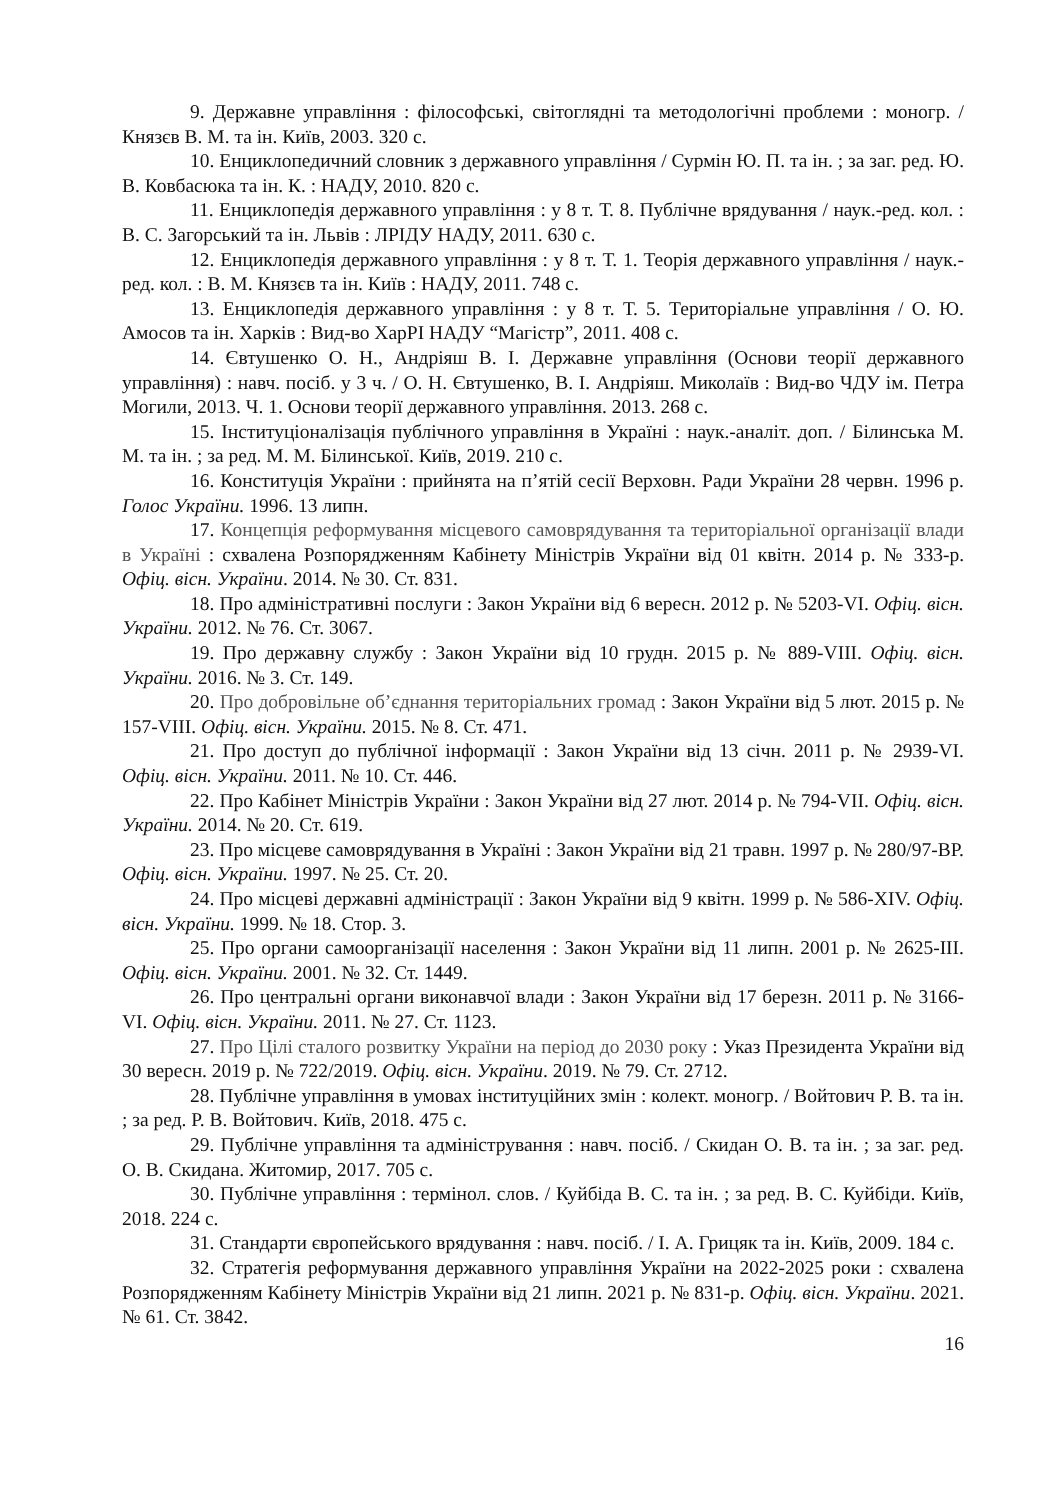9. Державне управління : філософські, світоглядні та методологічні проблеми : моногр. / Князєв В. М. та ін. Київ, 2003. 320 с.
10. Енциклопедичний словник з державного управління / Сурмін Ю. П. та ін. ; за заг. ред. Ю. В. Ковбасюка та ін. К. : НАДУ, 2010. 820 с.
11. Енциклопедія державного управління : у 8 т. Т. 8. Публічне врядування / наук.-ред. кол. : В. С. Загорський та ін. Львів : ЛРІДУ НАДУ, 2011. 630 с.
12. Енциклопедія державного управління : у 8 т. Т. 1. Теорія державного управління / наук.-ред. кол. : В. М. Князєв та ін. Київ : НАДУ, 2011. 748 с.
13. Енциклопедія державного управління : у 8 т. Т. 5. Територіальне управління / О. Ю. Амосов та ін. Харків : Вид-во ХарРІ НАДУ “Магістр”, 2011. 408 с.
14. Євтушенко О. Н., Андріяш В. І. Державне управління (Основи теорії державного управління) : навч. посіб. у 3 ч. / О. Н. Євтушенко, В. І. Андріяш. Миколаїв : Вид-во ЧДУ ім. Петра Могили, 2013. Ч. 1. Основи теорії державного управління. 2013. 268 с.
15. Інституціоналізація публічного управління в Україні : наук.-аналіт. доп. / Білинська М. М. та ін. ; за ред. М. М. Білинської. Київ, 2019. 210 с.
16. Конституція України : прийнята на п’ятій сесії Верховн. Ради України 28 червн. 1996 р. Голос України. 1996. 13 липн.
17. Концепція реформування місцевого самоврядування та територіальної організації влади в Україні : схвалена Розпорядженням Кабінету Міністрів України від 01 квітн. 2014 р. № 333-р. Офіц. вісн. України. 2014. № 30. Ст. 831.
18. Про адміністративні послуги : Закон України від 6 вересн. 2012 р. № 5203-VI. Офіц. вісн. України. 2012. № 76. Ст. 3067.
19. Про державну службу : Закон України від 10 грудн. 2015 р. № 889-VIII. Офіц. вісн. України. 2016. № 3. Ст. 149.
20. Про добровільне об’єднання територіальних громад : Закон України від 5 лют. 2015 р. № 157-VIII. Офіц. вісн. України. 2015. № 8. Ст. 471.
21. Про доступ до публічної інформації : Закон України від 13 січн. 2011 р. № 2939-VI. Офіц. вісн. України. 2011. № 10. Ст. 446.
22. Про Кабінет Міністрів України : Закон України від 27 лют. 2014 р. № 794-VII. Офіц. вісн. України. 2014. № 20. Ст. 619.
23. Про місцеве самоврядування в Україні : Закон України від 21 травн. 1997 р. № 280/97-ВР. Офіц. вісн. України. 1997. № 25. Ст. 20.
24. Про місцеві державні адміністрації : Закон України від 9 квітн. 1999 р. № 586-XIV. Офіц. вісн. України. 1999. № 18. Стор. 3.
25. Про органи самоорганізації населення : Закон України від 11 липн. 2001 р. № 2625-III. Офіц. вісн. України. 2001. № 32. Ст. 1449.
26. Про центральні органи виконавчої влади : Закон України від 17 березн. 2011 р. № 3166-VI. Офіц. вісн. України. 2011. № 27. Ст. 1123.
27. Про Цілі сталого розвитку України на період до 2030 року : Указ Президента України від 30 вересн. 2019 р. № 722/2019. Офіц. вісн. України. 2019. № 79. Ст. 2712.
28. Публічне управління в умовах інституційних змін : колект. моногр. / Войтович Р. В. та ін. ; за ред. Р. В. Войтович. Київ, 2018. 475 с.
29. Публічне управління та адміністрування : навч. посіб. / Скидан О. В. та ін. ; за заг. ред. О. В. Скидана. Житомир, 2017. 705 с.
30. Публічне управління : термінол. слов. / Куйбіда В. С. та ін. ; за ред. В. С. Куйбіди. Київ, 2018. 224 с.
31. Стандарти європейського врядування : навч. посіб. / І. А. Грицяк та ін. Київ, 2009. 184 с.
32. Стратегія реформування державного управління України на 2022-2025 роки : схвалена Розпорядженням Кабінету Міністрів України від 21 липн. 2021 р. № 831-р. Офіц. вісн. України. 2021. № 61. Ст. 3842.
16